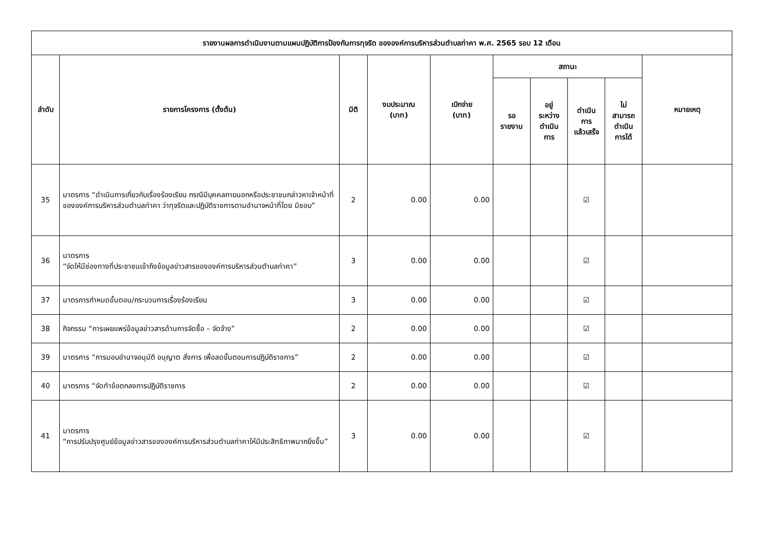| รายงานผลการดำเนินงานตามแผนปฏิบัติการป้องกันการทุจริต ขององค์การบริหารส่วนตำบลท่าคา พ.ศ. 2565 รอบ 12 เดือน | | | | | | | | | |
| --- | --- | --- | --- | --- | --- | --- | --- | --- | --- |
| ลำดับ | รายการโครงการ (ตั้งต้น) | มิติ | งบประมาณ (บาท) | เบิกจ่าย (บาท) | สถานะ | | | | หมายเหตุ |
| | | | | | รอ รายงาน | อยู่ ระหว่าง ดำเนิน การ | ดำเนิน การ แล้วเสร็จ | ไม่ สามารถ ดำเนิน การได้ | |
| 35 | มาตรการ “ดำเนินการเกี่ยวกับเรื่องร้องเรียน กรณีมีบุคคลภายนอกหรือประชาชนกล่าวหาเจ้าหน้าที่ขององค์การบริหารส่วนตำบลท่าคา ว่าทุจริตและปฏิบัติราชการตามอำนาจหน้าที่โดย มิชอบ” | 2 | 0.00 | 0.00 | | | ☑ | | |
| 36 | มาตรการ “จัดให้มีช่องทางที่ประชาชนเข้าถึงข้อมูลข่าวสารขององค์การบริหารส่วนตำบลท่าคา” | 3 | 0.00 | 0.00 | | | ☑ | | |
| 37 | มาตรการกำหนดขั้นตอน/กระบวนการเรื่องร้องเรียน | 3 | 0.00 | 0.00 | | | ☑ | | |
| 38 | กิจกรรม “การเผยแพร่ข้อมูลข่าวสารด้านการจัดซื้อ – จัดจ้าง” | 2 | 0.00 | 0.00 | | | ☑ | | |
| 39 | มาตรการ “การมอบอำนาจอนุมัติ อนุญาต สั่งการ เพื่อลดขั้นตอนการปฏิบัติราชการ” | 2 | 0.00 | 0.00 | | | ☑ | | |
| 40 | มาตรการ “จัดทำข้อตกลงการปฏิบัติราชการ | 2 | 0.00 | 0.00 | | | ☑ | | |
| 41 | มาตรการ “การปรับปรุงศูนย์ข้อมูลข่าวสารขององค์การบริหารส่วนตำบลท่าคาให้มีประสิทธิภาพมากยิ่งขึ้น” | 3 | 0.00 | 0.00 | | | ☑ | | |